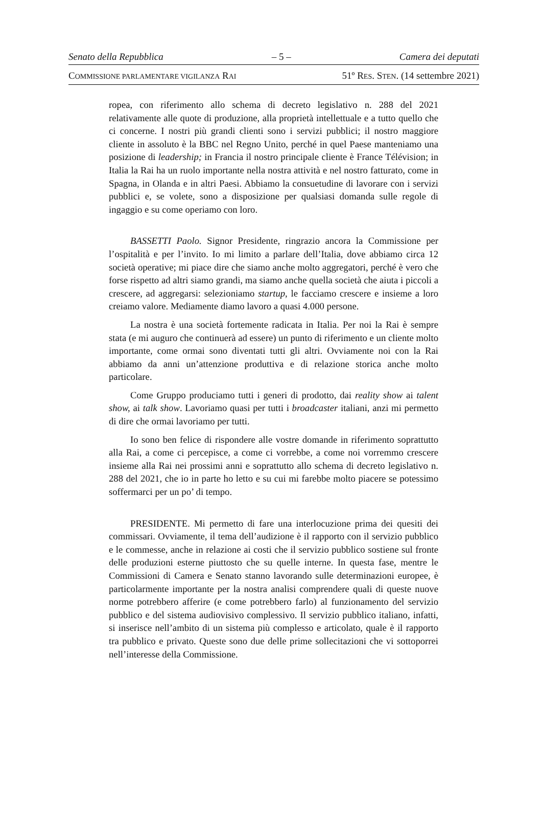Senato della Repubblica – 5 – Camera dei deputati
COMMISSIONE PARLAMENTARE VIGILANZA RAI 51º RES. STEN. (14 settembre 2021)
ropea, con riferimento allo schema di decreto legislativo n. 288 del 2021 relativamente alle quote di produzione, alla proprietà intellettuale e a tutto quello che ci concerne. I nostri più grandi clienti sono i servizi pubblici; il nostro maggiore cliente in assoluto è la BBC nel Regno Unito, perché in quel Paese manteniamo una posizione di leadership; in Francia il nostro principale cliente è France Télévision; in Italia la Rai ha un ruolo importante nella nostra attività e nel nostro fatturato, come in Spagna, in Olanda e in altri Paesi. Abbiamo la consuetudine di lavorare con i servizi pubblici e, se volete, sono a disposizione per qualsiasi domanda sulle regole di ingaggio e su come operiamo con loro.
BASSETTI Paolo. Signor Presidente, ringrazio ancora la Commissione per l’ospitalità e per l’invito. Io mi limito a parlare dell’Italia, dove abbiamo circa 12 società operative; mi piace dire che siamo anche molto aggregatori, perché è vero che forse rispetto ad altri siamo grandi, ma siamo anche quella società che aiuta i piccoli a crescere, ad aggregarsi: selezioniamo startup, le facciamo crescere e insieme a loro creiamo valore. Mediamente diamo lavoro a quasi 4.000 persone.
La nostra è una società fortemente radicata in Italia. Per noi la Rai è sempre stata (e mi auguro che continuerà ad essere) un punto di riferimento e un cliente molto importante, come ormai sono diventati tutti gli altri. Ovviamente noi con la Rai abbiamo da anni un’attenzione produttiva e di relazione storica anche molto particolare.
Come Gruppo produciamo tutti i generi di prodotto, dai reality show ai talent show, ai talk show. Lavoriamo quasi per tutti i broadcaster italiani, anzi mi permetto di dire che ormai lavoriamo per tutti.
Io sono ben felice di rispondere alle vostre domande in riferimento soprattutto alla Rai, a come ci percepisce, a come ci vorrebbe, a come noi vorremmo crescere insieme alla Rai nei prossimi anni e soprattutto allo schema di decreto legislativo n. 288 del 2021, che io in parte ho letto e su cui mi farebbe molto piacere se potessimo soffermarci per un po’ di tempo.
PRESIDENTE. Mi permetto di fare una interlocuzione prima dei quesiti dei commissari. Ovviamente, il tema dell’audizione è il rapporto con il servizio pubblico e le commesse, anche in relazione ai costi che il servizio pubblico sostiene sul fronte delle produzioni esterne piuttosto che su quelle interne. In questa fase, mentre le Commissioni di Camera e Senato stanno lavorando sulle determinazioni europee, è particolarmente importante per la nostra analisi comprendere quali di queste nuove norme potrebbero afferire (e come potrebbero farlo) al funzionamento del servizio pubblico e del sistema audiovisivo complessivo. Il servizio pubblico italiano, infatti, si inserisce nell’ambito di un sistema più complesso e articolato, quale è il rapporto tra pubblico e privato. Queste sono due delle prime sollecitazioni che vi sottoporrei nell’interesse della Commissione.